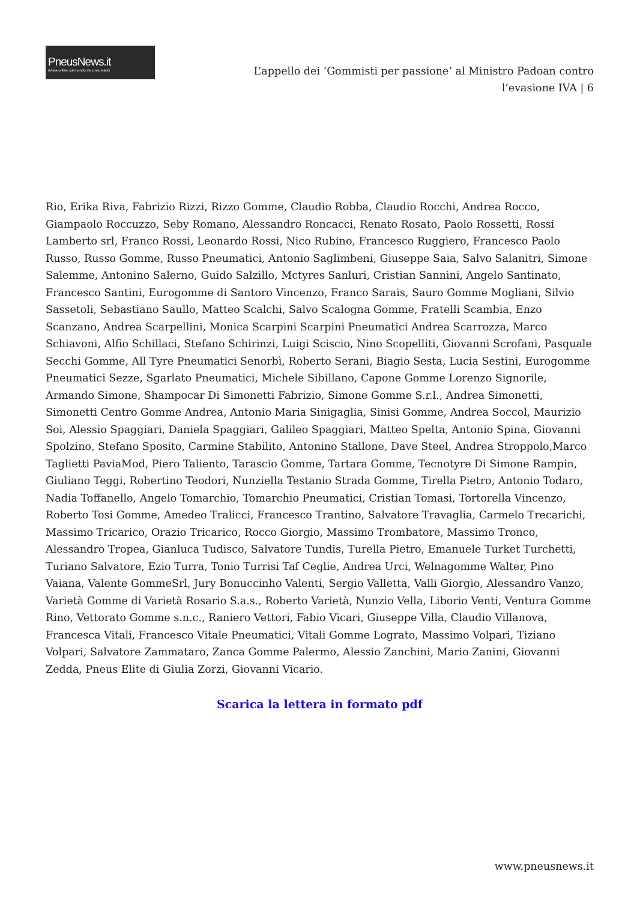PneusNews.it
rivista online sul mondo dei pneumatici
L’appello dei ‘Gommisti per passione’ al Ministro Padoan contro l’evasione IVA | 6
Rio, Erika Riva, Fabrizio Rizzi, Rizzo Gomme, Claudio Robba, Claudio Rocchi, Andrea Rocco, Giampaolo Roccuzzo, Seby Romano, Alessandro Roncacci, Renato Rosato, Paolo Rossetti, Rossi Lamberto srl, Franco Rossi, Leonardo Rossi, Nico Rubino, Francesco Ruggiero, Francesco Paolo Russo, Russo Gomme, Russo Pneumatici, Antonio Saglimbeni, Giuseppe Saia, Salvo Salanitri, Simone Salemme, Antonino Salerno, Guido Salzillo, Mctyres Sanluri, Cristian Sannini, Angelo Santinato, Francesco Santini, Eurogomme di Santoro Vincenzo, Franco Sarais, Sauro Gomme Mogliani, Silvio Sassetoli, Sebastiano Saullo, Matteo Scalchi, Salvo Scalogna Gomme, Fratelli Scambia, Enzo Scanzano, Andrea Scarpellini, Monica Scarpini Scarpini Pneumatici Andrea Scarrozza, Marco Schiavoni, Alfio Schillaci, Stefano Schirinzi, Luigi Sciscio, Nino Scopelliti, Giovanni Scrofani, Pasquale Secchi Gomme, All Tyre Pneumatici Senorbì, Roberto Serani, Biagio Sesta, Lucia Sestini, Eurogomme Pneumatici Sezze, Sgarlato Pneumatici, Michele Sibillano, Capone Gomme Lorenzo Signorile, Armando Simone, Shampocar Di Simonetti Fabrizio, Simone Gomme S.r.l., Andrea Simonetti, Simonetti Centro Gomme Andrea, Antonio Maria Sinigaglia, Sinisi Gomme, Andrea Soccol, Maurizio Soi, Alessio Spaggiari, Daniela Spaggiari, Galileo Spaggiari, Matteo Spelta, Antonio Spina, Giovanni Spolzino, Stefano Sposito, Carmine Stabilito, Antonino Stallone, Dave Steel, Andrea Stroppolo,Marco Taglietti PaviaMod, Piero Taliento, Tarascio Gomme, Tartara Gomme, Tecnotyre Di Simone Rampin, Giuliano Teggi, Robertino Teodori, Nunziella Testanio Strada Gomme, Tirella Pietro, Antonio Todaro, Nadia Toffanello, Angelo Tomarchio, Tomarchio Pneumatici, Cristian Tomasi, Tortorella Vincenzo, Roberto Tosi Gomme, Amedeo Tralicci, Francesco Trantino, Salvatore Travaglia, Carmelo Trecarichi, Massimo Tricarico, Orazio Tricarico, Rocco Giorgio, Massimo Trombatore, Massimo Tronco, Alessandro Tropea, Gianluca Tudisco, Salvatore Tundis, Turella Pietro, Emanuele Turket Turchetti, Turiano Salvatore, Ezio Turra, Tonio Turrisi Taf Ceglie, Andrea Urci, Welnagomme Walter, Pino Vaiana, Valente GommeSrl, Jury Bonuccinho Valenti, Sergio Valletta, Valli Giorgio, Alessandro Vanzo, Varietà Gomme di Varietà Rosario S.a.s., Roberto Varietà, Nunzio Vella, Liborio Venti, Ventura Gomme Rino, Vettorato Gomme s.n.c., Raniero Vettori, Fabio Vicari, Giuseppe Villa, Claudio Villanova, Francesca Vitali, Francesco Vitale Pneumatici, Vitali Gomme Lograto, Massimo Volpari, Tiziano Volpari, Salvatore Zammataro, Zanca Gomme Palermo, Alessio Zanchini, Mario Zanini, Giovanni Zedda, Pneus Elite di Giulia Zorzi, Giovanni Vicario.
Scarica la lettera in formato pdf
www.pneusnews.it